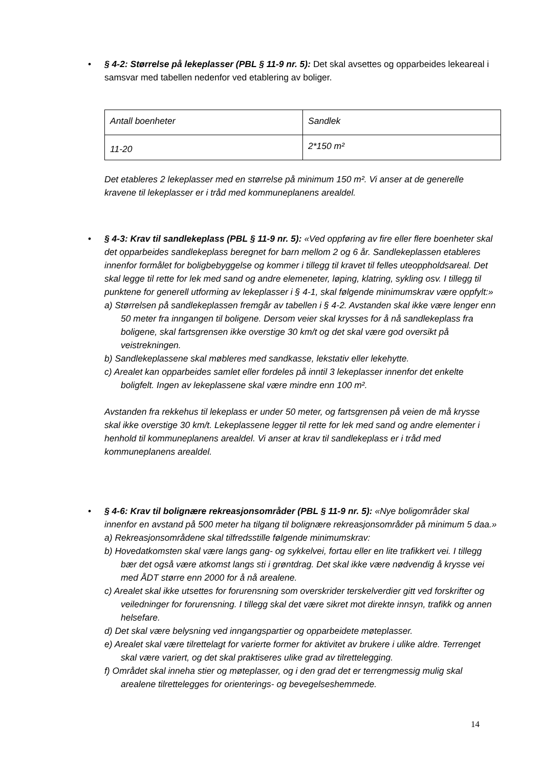•
§ 4-2: Størrelse på lekeplasser (PBL § 11-9 nr. 5): Det skal avsettes og opparbeides lekeareal i samsvar med tabellen nedenfor ved etablering av boliger.
| Antall boenheter | Sandlek |
| 11-20 | 2*150 m² |
Det etableres 2 lekeplasser med en størrelse på minimum 150 m². Vi anser at de generelle kravene til lekeplasser er i tråd med kommuneplanens arealdel.
•
§ 4-3: Krav til sandlekeplass (PBL § 11-9 nr. 5): «Ved oppføring av fire eller flere boenheter skal det opparbeides sandlekeplass beregnet for barn mellom 2 og 6 år. Sandlekeplassen etableres innenfor formålet for boligbebyggelse og kommer i tillegg til kravet til felles uteoppholdsareal. Det skal legge til rette for lek med sand og andre elemeneter, løping, klatring, sykling osv. I tillegg til punktene for generell utforming av lekeplasser i § 4-1, skal følgende minimumskrav være oppfylt:»
a) Størrelsen på sandlekeplassen fremgår av tabellen i § 4-2. Avstanden skal ikke være lenger enn 50 meter fra inngangen til boligene. Dersom veier skal krysses for å nå sandlekeplass fra boligene, skal fartsgrensen ikke overstige 30 km/t og det skal være god oversikt på veistrekningen.
b) Sandlekeplassene skal møbleres med sandkasse, lekstativ eller lekehytte.
c) Arealet kan opparbeides samlet eller fordeles på inntil 3 lekeplasser innenfor det enkelte boligfelt. Ingen av lekeplassene skal være mindre enn 100 m².
Avstanden fra rekkehus til lekeplass er under 50 meter, og fartsgrensen på veien de må krysse skal ikke overstige 30 km/t. Lekeplassene legger til rette for lek med sand og andre elementer i henhold til kommuneplanens arealdel. Vi anser at krav til sandlekeplass er i tråd med kommuneplanens arealdel.
•
§ 4-6: Krav til bolignære rekreasjonsområder (PBL § 11-9 nr. 5): «Nye boligområder skal innenfor en avstand på 500 meter ha tilgang til bolignære rekreasjonsområder på minimum 5 daa.»
a) Rekreasjonsområdene skal tilfredsstille følgende minimumskrav:
b) Hovedatkomsten skal være langs gang- og sykkelvei, fortau eller en lite trafikkert vei. I tillegg bær det også være atkomst langs sti i grøntdrag. Det skal ikke være nødvendig å krysse vei med ÅDT større enn 2000 for å nå arealene.
c) Arealet skal ikke utsettes for forurensning som overskrider terskelverdier gitt ved forskrifter og veiledninger for forurensning. I tillegg skal det være sikret mot direkte innsyn, trafikk og annen helsefare.
d) Det skal være belysning ved inngangspartier og opparbeidete møteplasser.
e) Arealet skal være tilrettelagt for varierte former for aktivitet av brukere i ulike aldre. Terrenget skal være variert, og det skal praktiseres ulike grad av tilrettelegging.
f) Området skal inneha stier og møteplasser, og i den grad det er terrengmessig mulig skal arealene tilrettelegges for orienterings- og bevegelseshemmede.
14